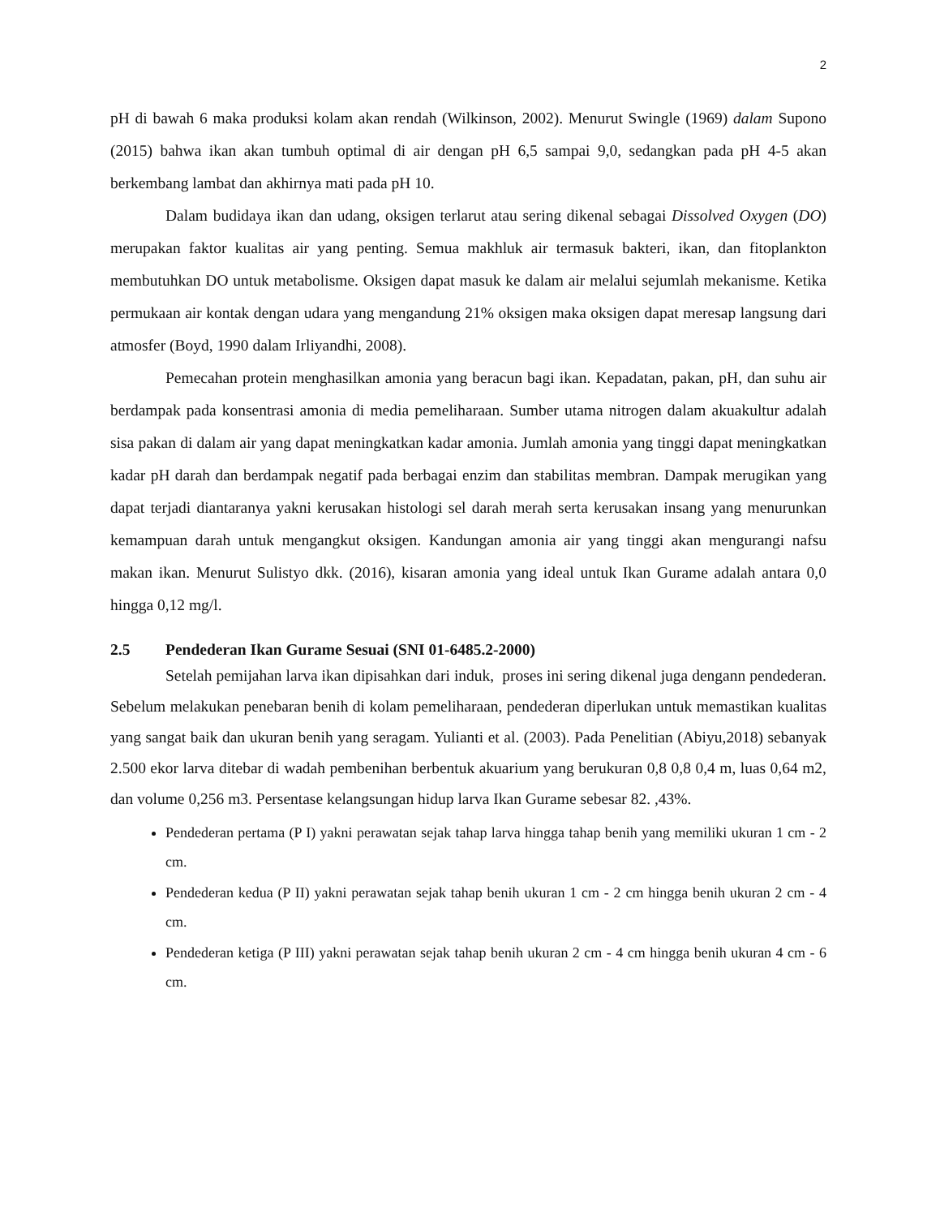2
pH di bawah 6 maka produksi kolam akan rendah (Wilkinson, 2002). Menurut Swingle (1969) dalam Supono (2015) bahwa ikan akan tumbuh optimal di air dengan pH 6,5 sampai 9,0, sedangkan pada pH 4-5 akan berkembang lambat dan akhirnya mati pada pH 10.
Dalam budidaya ikan dan udang, oksigen terlarut atau sering dikenal sebagai Dissolved Oxygen (DO) merupakan faktor kualitas air yang penting. Semua makhluk air termasuk bakteri, ikan, dan fitoplankton membutuhkan DO untuk metabolisme. Oksigen dapat masuk ke dalam air melalui sejumlah mekanisme. Ketika permukaan air kontak dengan udara yang mengandung 21% oksigen maka oksigen dapat meresap langsung dari atmosfer (Boyd, 1990 dalam Irliyandhi, 2008).
Pemecahan protein menghasilkan amonia yang beracun bagi ikan. Kepadatan, pakan, pH, dan suhu air berdampak pada konsentrasi amonia di media pemeliharaan. Sumber utama nitrogen dalam akuakultur adalah sisa pakan di dalam air yang dapat meningkatkan kadar amonia. Jumlah amonia yang tinggi dapat meningkatkan kadar pH darah dan berdampak negatif pada berbagai enzim dan stabilitas membran. Dampak merugikan yang dapat terjadi diantaranya yakni kerusakan histologi sel darah merah serta kerusakan insang yang menurunkan kemampuan darah untuk mengangkut oksigen. Kandungan amonia air yang tinggi akan mengurangi nafsu makan ikan. Menurut Sulistyo dkk. (2016), kisaran amonia yang ideal untuk Ikan Gurame adalah antara 0,0 hingga 0,12 mg/l.
2.5 Pendederan Ikan Gurame Sesuai (SNI 01-6485.2-2000)
Setelah pemijahan larva ikan dipisahkan dari induk, proses ini sering dikenal juga dengann pendederan. Sebelum melakukan penebaran benih di kolam pemeliharaan, pendederan diperlukan untuk memastikan kualitas yang sangat baik dan ukuran benih yang seragam. Yulianti et al. (2003). Pada Penelitian (Abiyu,2018) sebanyak 2.500 ekor larva ditebar di wadah pembenihan berbentuk akuarium yang berukuran 0,8 0,8 0,4 m, luas 0,64 m2, dan volume 0,256 m3. Persentase kelangsungan hidup larva Ikan Gurame sebesar 82. ,43%.
Pendederan pertama (P I) yakni perawatan sejak tahap larva hingga tahap benih yang memiliki ukuran 1 cm - 2 cm.
Pendederan kedua (P II) yakni perawatan sejak tahap benih ukuran 1 cm - 2 cm hingga benih ukuran 2 cm - 4 cm.
Pendederan ketiga (P III) yakni perawatan sejak tahap benih ukuran 2 cm - 4 cm hingga benih ukuran 4 cm - 6 cm.